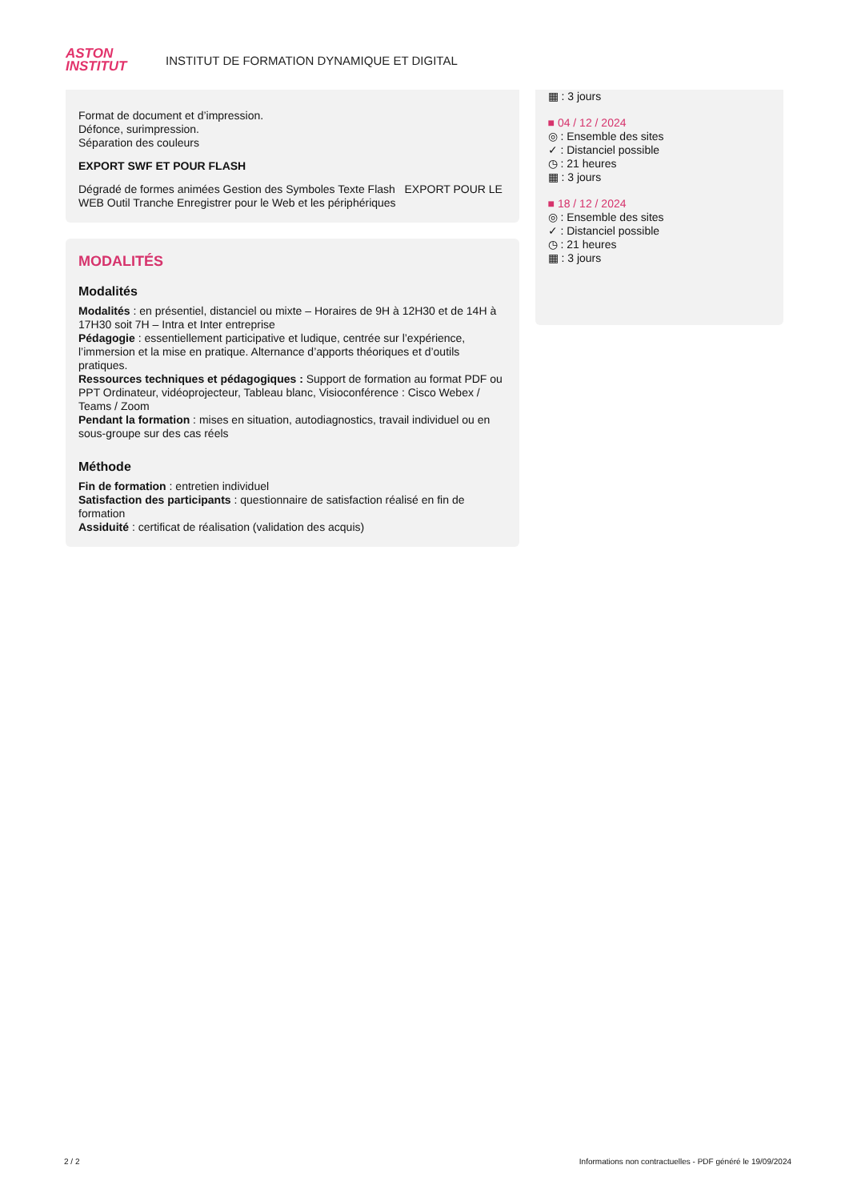ASTON
INSTITUT
INSTITUT DE FORMATION DYNAMIQUE ET DIGITAL
Format de document et d’impression.
Défonce, surimpression.
Séparation des couleurs
EXPORT SWF ET POUR FLASH
Dégradé de formes animées Gestion des Symboles Texte Flash EXPORT POUR LE WEB Outil Tranche Enregistrer pour le Web et les périphériques
MODALITÉS
Modalités
Modalités : en présentiel, distanciel ou mixte – Horaires de 9H à 12H30 et de 14H à 17H30 soit 7H – Intra et Inter entreprise
Pédagogie : essentiellement participative et ludique, centrée sur l’expérience, l’immersion et la mise en pratique. Alternance d’apports théoriques et d’outils pratiques.
Ressources techniques et pédagogiques : Support de formation au format PDF ou PPT Ordinateur, vidéoprojecteur, Tableau blanc, Visioconférence : Cisco Webex / Teams / Zoom
Pendant la formation : mises en situation, autodiagnostics, travail individuel ou en sous-groupe sur des cas réels
Méthode
Fin de formation : entretien individuel
Satisfaction des participants : questionnaire de satisfaction réalisé en fin de formation
Assiduité : certificat de réalisation (validation des acquis)
▦ : 3 jours
■ 04 / 12 / 2024
◎ : Ensemble des sites
✓ : Distanciel possible
◷ : 21 heures
▦ : 3 jours
■ 18 / 12 / 2024
◎ : Ensemble des sites
✓ : Distanciel possible
◷ : 21 heures
▦ : 3 jours
2 / 2 Informations non contractuelles - PDF généré le 19/09/2024